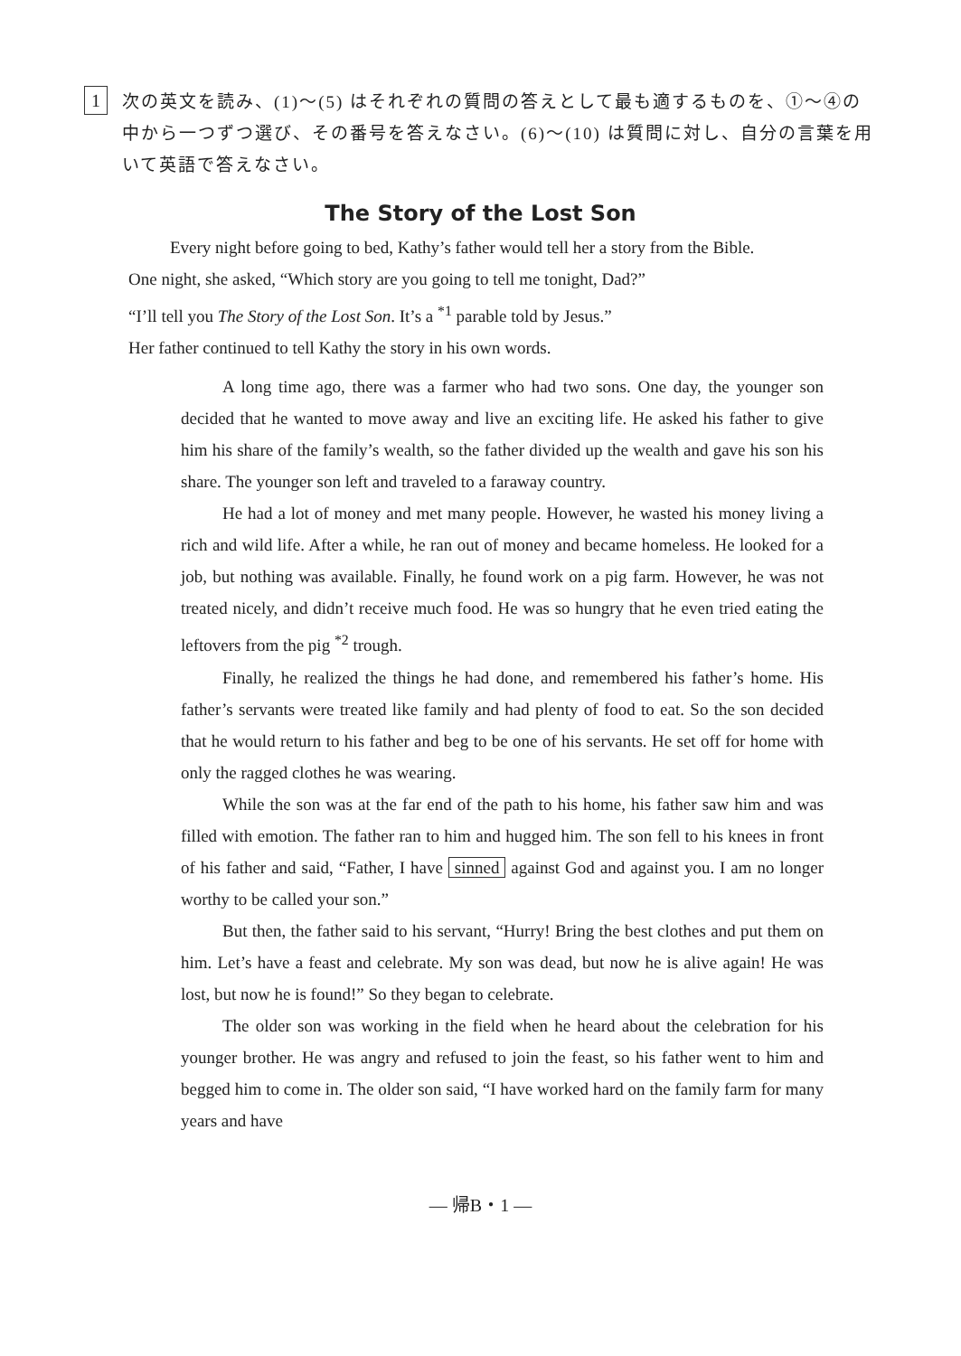1
次の英文を読み、(1)～(5) はそれぞれの質問の答えとして最も適するものを、①～④の中から一つずつ選び、その番号を答えなさい。(6)～(10) は質問に対し、自分の言葉を用いて英語で答えなさい。
The Story of the Lost Son
Every night before going to bed, Kathy’s father would tell her a story from the Bible.
One night, she asked, “Which story are you going to tell me tonight, Dad?”
“I’ll tell you The Story of the Lost Son. It’s a <sup>*1</sup> parable told by Jesus.”
Her father continued to tell Kathy the story in his own words.
A long time ago, there was a farmer who had two sons. One day, the younger son decided that he wanted to move away and live an exciting life. He asked his father to give him his share of the family’s wealth, so the father divided up the wealth and gave his son his share. The younger son left and traveled to a faraway country.
He had a lot of money and met many people. However, he wasted his money living a rich and wild life. After a while, he ran out of money and became homeless. He looked for a job, but nothing was available. Finally, he found work on a pig farm. However, he was not treated nicely, and didn’t receive much food. He was so hungry that he even tried eating the leftovers from the pig <sup>*2</sup> trough.
Finally, he realized the things he had done, and remembered his father’s home. His father’s servants were treated like family and had plenty of food to eat. So the son decided that he would return to his father and beg to be one of his servants. He set off for home with only the ragged clothes he was wearing.
While the son was at the far end of the path to his home, his father saw him and was filled with emotion. The father ran to him and hugged him. The son fell to his knees in front of his father and said, “Father, I have sinned against God and against you. I am no longer worthy to be called your son.”
But then, the father said to his servant, “Hurry! Bring the best clothes and put them on him. Let’s have a feast and celebrate. My son was dead, but now he is alive again! He was lost, but now he is found!” So they began to celebrate.
The older son was working in the field when he heard about the celebration for his younger brother. He was angry and refused to join the feast, so his father went to him and begged him to come in. The older son said, “I have worked hard on the family farm for many years and have
— 帰B・1 —